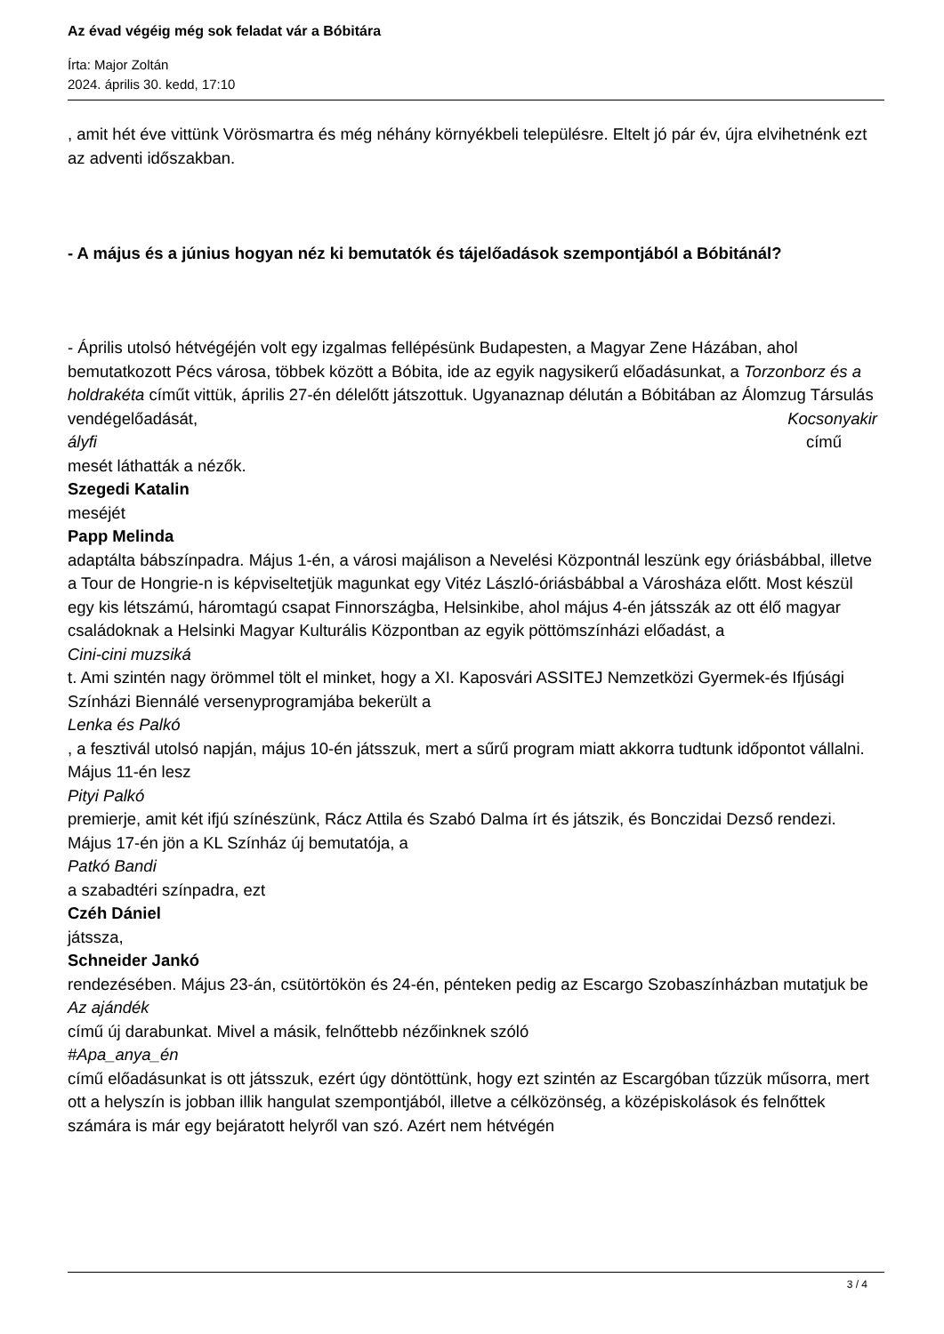Az évad végéig még sok feladat vár a Bóbitára
Írta: Major Zoltán
2024. április 30. kedd, 17:10
, amit hét éve vittünk Vörösmartra és még néhány környékbeli településre. Eltelt jó pár év, újra elvihetnénk ezt az adventi időszakban.
- A május és a június hogyan néz ki bemutatók és tájelőadások szempontjából a Bóbitánál?
- Április utolsó hétvégéjén volt egy izgalmas fellépésünk Budapesten, a Magyar Zene Házában, ahol bemutatkozott Pécs városa, többek között a Bóbita, ide az egyik nagysikerű előadásunkat, a Torzonborz és a holdrakéta címűt vittük, április 27-én délelőtt játszottuk. Ugyanaznap délután a Bóbitában az Álomzug Társulás vendégelőadását, Kocsonyakir
ályfi című
mesét láthatták a nézők.
Szegedi Katalin
meséjét
Papp Melinda
adaptálta bábszínpadra. Május 1-én, a városi majálison a Nevelési Központnál leszünk egy óriásbábbal, illetve a Tour de Hongrie-n is képviseltetjük magunkat egy Vitéz László-óriásbábbal a Városháza előtt. Most készül egy kis létszámú, háromtagú csapat Finnországba, Helsinkibe, ahol május 4-én játsszák az ott élő magyar családoknak a Helsinki Magyar Kulturális Központban az egyik pöttömszínházi előadást, a
Cini-cini muzsiká
t. Ami szintén nagy örömmel tölt el minket, hogy a XI. Kaposvári ASSITEJ Nemzetközi Gyermek-és Ifjúsági Színházi Biennálé versenyprogramjába bekerült a
Lenka és Palkó
, a fesztivál utolsó napján, május 10-én játsszuk, mert a sűrű program miatt akkorra tudtunk időpontot vállalni. Május 11-én lesz
Pityi Palkó
premierje, amit két ifjú színészünk, Rácz Attila és Szabó Dalma írt és játszik, és Bonczidai Dezső rendezi. Május 17-én jön a KL Színház új bemutatója, a
Patkó Bandi
a szabadtéri színpadra, ezt
Czéh Dániel
játssza,
Schneider Jankó
rendezésében. Május 23-án, csütörtökön és 24-én, pénteken pedig az Escargo Szobaszínházban mutatjuk be
Az ajándék
című új darabunkat. Mivel a másik, felnőttebb nézőinknek szóló
#Apa_anya_én
című előadásunkat is ott játsszuk, ezért úgy döntöttünk, hogy ezt szintén az Escargóban tűzzük műsorra, mert ott a helyszín is jobban illik hangulat szempontjából, illetve a célközönség, a középiskolások és felnőttek számára is már egy bejáratott helyről van szó. Azért nem hétvégén
3 / 4